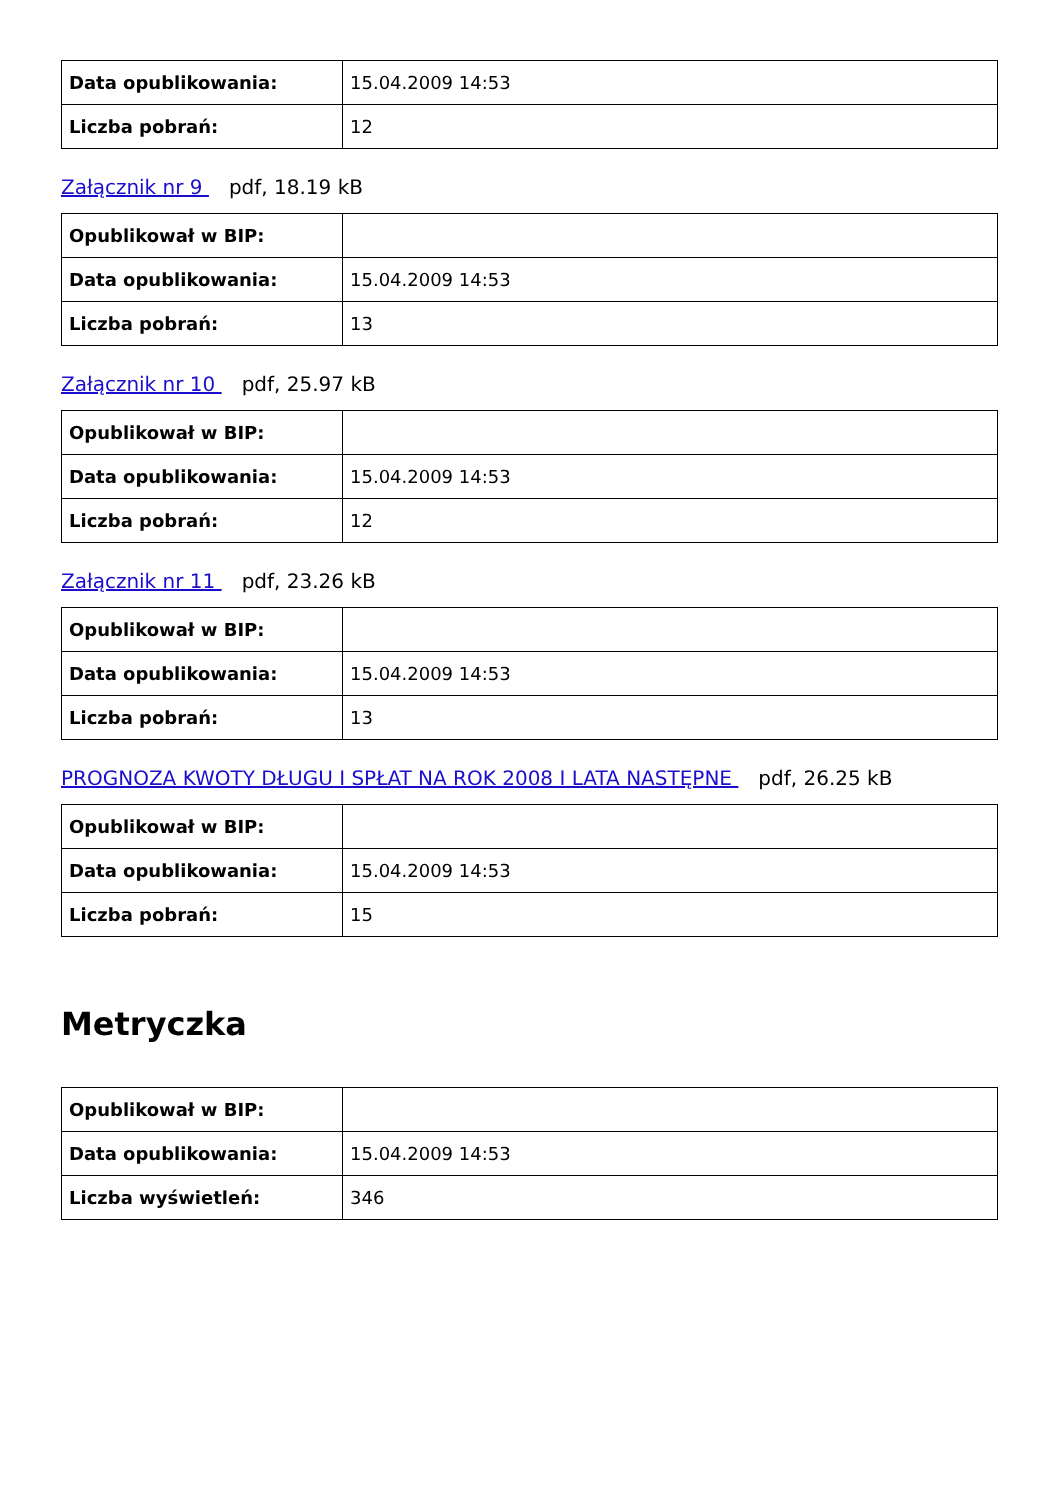| Data opublikowania: | 15.04.2009 14:53 |
| Liczba pobrań: | 12 |
Załącznik nr 9 pdf, 18.19 kB
| Opublikował w BIP: | |
| Data opublikowania: | 15.04.2009 14:53 |
| Liczba pobrań: | 13 |
Załącznik nr 10 pdf, 25.97 kB
| Opublikował w BIP: | |
| Data opublikowania: | 15.04.2009 14:53 |
| Liczba pobrań: | 12 |
Załącznik nr 11 pdf, 23.26 kB
| Opublikował w BIP: | |
| Data opublikowania: | 15.04.2009 14:53 |
| Liczba pobrań: | 13 |
PROGNOZA KWOTY DŁUGU I SPŁAT NA ROK 2008 I LATA NASTĘPNE pdf, 26.25 kB
| Opublikował w BIP: | |
| Data opublikowania: | 15.04.2009 14:53 |
| Liczba pobrań: | 15 |
Metryczka
| Opublikował w BIP: | |
| Data opublikowania: | 15.04.2009 14:53 |
| Liczba wyświetleń: | 346 |